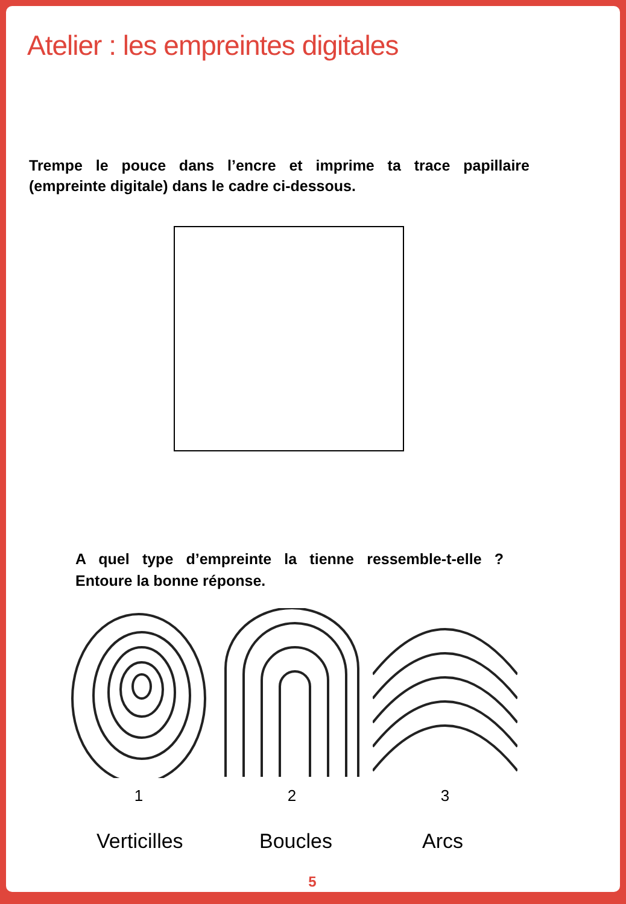Atelier : les empreintes digitales
Trempe le pouce dans l’encre et imprime ta trace papillaire (empreinte digitale) dans le cadre ci-dessous.
A quel type d’empreinte la tienne ressemble-t-elle ? Entoure la bonne réponse.
1 2 3
Verticilles Boucles Arcs
5